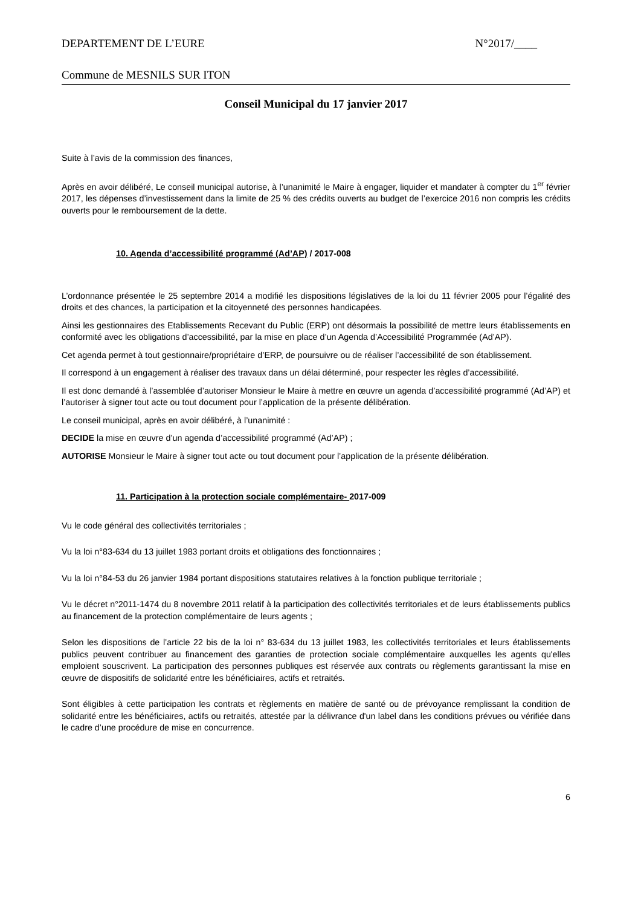DEPARTEMENT DE L’EURE N°2017/____
Commune de MESNILS SUR ITON
Conseil Municipal du 17 janvier 2017
Suite à l’avis de la commission des finances,
Après en avoir délibéré, Le conseil municipal autorise, à l’unanimité le Maire à engager, liquider et mandater à compter du 1<sup>er</sup> février 2017, les dépenses d’investissement dans la limite de 25 % des crédits ouverts au budget de l’exercice 2016 non compris les crédits ouverts pour le remboursement de la dette.
10. Agenda d’accessibilité programmé (Ad’AP) / 2017-008
L’ordonnance présentée le 25 septembre 2014 a modifié les dispositions législatives de la loi du 11 février 2005 pour l’égalité des droits et des chances, la participation et la citoyenneté des personnes handicapées.
Ainsi les gestionnaires des Etablissements Recevant du Public (ERP) ont désormais la possibilité de mettre leurs établissements en conformité avec les obligations d’accessibilité, par la mise en place d’un Agenda d’Accessibilité Programmée (Ad’AP).
Cet agenda permet à tout gestionnaire/propriétaire d’ERP, de poursuivre ou de réaliser l’accessibilité de son établissement.
Il correspond à un engagement à réaliser des travaux dans un délai déterminé, pour respecter les règles d’accessibilité.
Il est donc demandé à l’assemblée d’autoriser Monsieur le Maire à mettre en œuvre un agenda d’accessibilité programmé (Ad’AP) et l’autoriser à signer tout acte ou tout document pour l’application de la présente délibération.
Le conseil municipal, après en avoir délibéré, à l’unanimité :
DECIDE la mise en œuvre d’un agenda d’accessibilité programmé (Ad’AP) ;
AUTORISE Monsieur le Maire à signer tout acte ou tout document pour l’application de la présente délibération.
11. Participation à la protection sociale complémentaire- 2017-009
Vu le code général des collectivités territoriales ;
Vu la loi n°83-634 du 13 juillet 1983 portant droits et obligations des fonctionnaires ;
Vu la loi n°84-53 du 26 janvier 1984 portant dispositions statutaires relatives à la fonction publique territoriale ;
Vu le décret n°2011-1474 du 8 novembre 2011 relatif à la participation des collectivités territoriales et de leurs établissements publics au financement de la protection complémentaire de leurs agents ;
Selon les dispositions de l’article 22 bis de la loi n° 83-634 du 13 juillet 1983, les collectivités territoriales et leurs établissements publics peuvent contribuer au financement des garanties de protection sociale complémentaire auxquelles les agents qu'elles emploient souscrivent. La participation des personnes publiques est réservée aux contrats ou règlements garantissant la mise en œuvre de dispositifs de solidarité entre les bénéficiaires, actifs et retraités.
Sont éligibles à cette participation les contrats et règlements en matière de santé ou de prévoyance remplissant la condition de solidarité entre les bénéficiaires, actifs ou retraités, attestée par la délivrance d'un label dans les conditions prévues ou vérifiée dans le cadre d’une procédure de mise en concurrence.
6